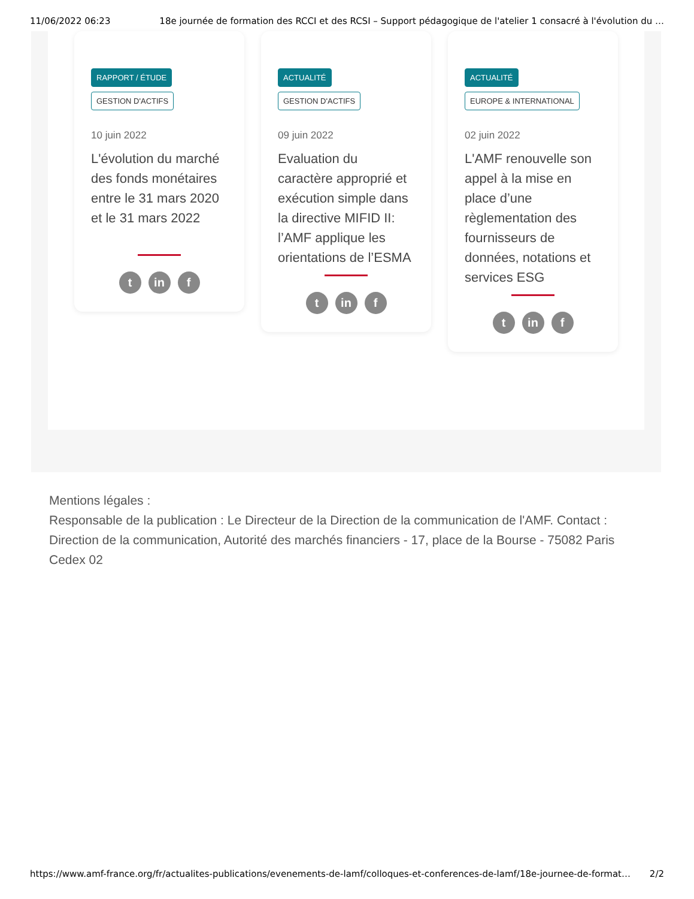11/06/2022 06:23 18e journée de formation des RCCI et des RCSI – Support pédagogique de l'atelier 1 consacré à l'évolution du …
RAPPORT / ÉTUDE
GESTION D'ACTIFS
10 juin 2022
L'évolution du marché des fonds monétaires entre le 31 mars 2020 et le 31 mars 2022
t in f
ACTUALITÉ GESTION D'ACTIFS
09 juin 2022
Evaluation du caractère approprié et exécution simple dans la directive MIFID II: l’AMF applique les orientations de l’ESMA
t in f
ACTUALITÉ
EUROPE & INTERNATIONAL
02 juin 2022
L'AMF renouvelle son appel à la mise en place d’une règlementation des fournisseurs de données, notations et services ESG
t in f
Mentions légales :
Responsable de la publication : Le Directeur de la Direction de la communication de l'AMF. Contact : Direction de la communication, Autorité des marchés financiers - 17, place de la Bourse - 75082 Paris Cedex 02
https://www.amf-france.org/fr/actualites-publications/evenements-de-lamf/colloques-et-conferences-de-lamf/18e-journee-de-format… 2/2